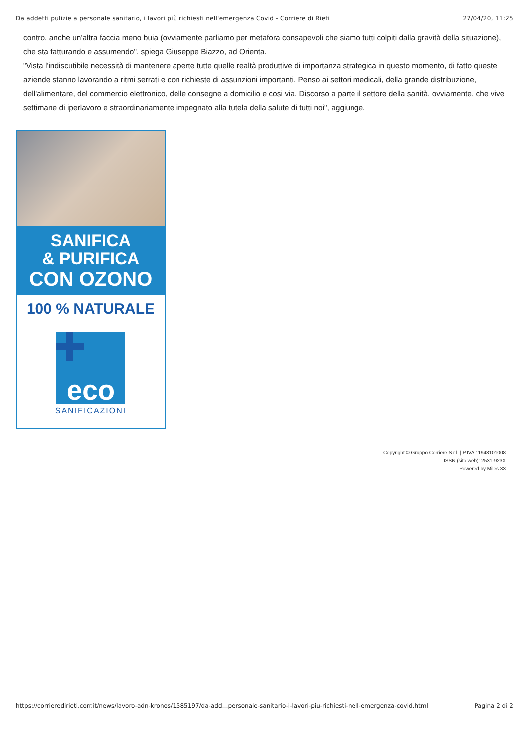Da addetti pulizie a personale sanitario, i lavori più richiesti nell'emergenza Covid - Corriere di Rieti 27/04/20, 11:25
contro, anche un'altra faccia meno buia (ovviamente parliamo per metafora consapevoli che siamo tutti colpiti dalla gravità della situazione), che sta fatturando e assumendo", spiega Giuseppe Biazzo, ad Orienta.
"Vista l'indiscutibile necessità di mantenere aperte tutte quelle realtà produttive di importanza strategica in questo momento, di fatto queste aziende stanno lavorando a ritmi serrati e con richieste di assunzioni importanti. Penso ai settori medicali, della grande distribuzione, dell'alimentare, del commercio elettronico, delle consegne a domicilio e cosi via. Discorso a parte il settore della sanità, ovviamente, che vive settimane di iperlavoro e straordinariamente impegnato alla tutela della salute di tutti noi", aggiunge.
SANIFICA
& PURIFICA
CON OZONO
100 % NATURALE
eco
SANIFICAZIONI
Copyright © Gruppo Corriere S.r.l. | P.IVA 11948101008
ISSN (sito web): 2531-923X
Powered by Miles 33
https://corrieredirieti.corr.it/news/lavoro-adn-kronos/1585197/da-add…personale-sanitario-i-lavori-piu-richiesti-nell-emergenza-covid.html Pagina 2 di 2